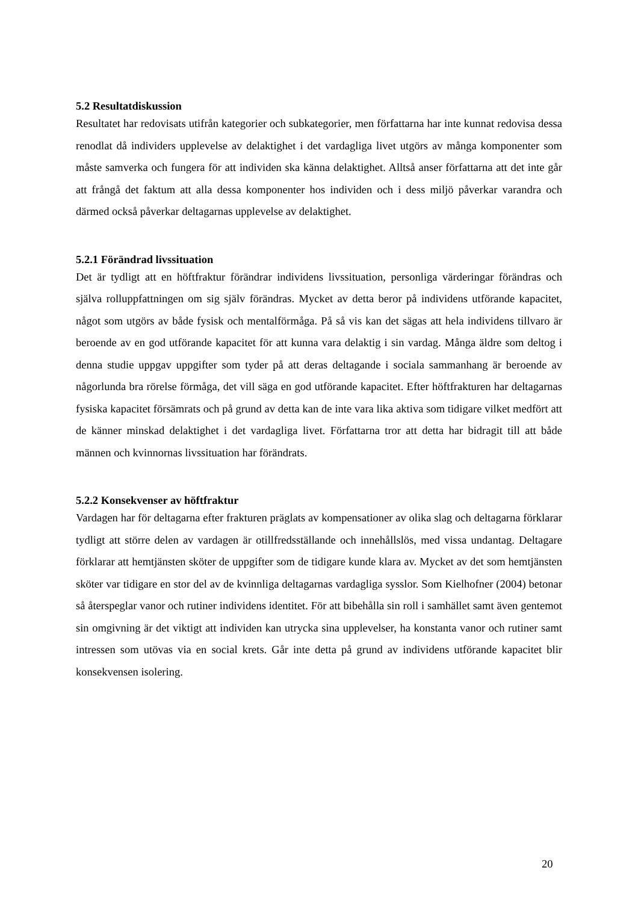5.2 Resultatdiskussion
Resultatet har redovisats utifrån kategorier och subkategorier, men författarna har inte kunnat redovisa dessa renodlat då individers upplevelse av delaktighet i det vardagliga livet utgörs av många komponenter som måste samverka och fungera för att individen ska känna delaktighet. Alltså anser författarna att det inte går att frångå det faktum att alla dessa komponenter hos individen och i dess miljö påverkar varandra och därmed också påverkar deltagarnas upplevelse av delaktighet.
5.2.1 Förändrad livssituation
Det är tydligt att en höftfraktur förändrar individens livssituation, personliga värderingar förändras och själva rolluppfattningen om sig själv förändras. Mycket av detta beror på individens utförande kapacitet, något som utgörs av både fysisk och mentalförmåga. På så vis kan det sägas att hela individens tillvaro är beroende av en god utförande kapacitet för att kunna vara delaktig i sin vardag. Många äldre som deltog i denna studie uppgav uppgifter som tyder på att deras deltagande i sociala sammanhang är beroende av någorlunda bra rörelse förmåga, det vill säga en god utförande kapacitet. Efter höftfrakturen har deltagarnas fysiska kapacitet försämrats och på grund av detta kan de inte vara lika aktiva som tidigare vilket medfört att de känner minskad delaktighet i det vardagliga livet. Författarna tror att detta har bidragit till att både männen och kvinnornas livssituation har förändrats.
5.2.2 Konsekvenser av höftfraktur
Vardagen har för deltagarna efter frakturen präglats av kompensationer av olika slag och deltagarna förklarar tydligt att större delen av vardagen är otillfredsställande och innehållslös, med vissa undantag. Deltagare förklarar att hemtjänsten sköter de uppgifter som de tidigare kunde klara av. Mycket av det som hemtjänsten sköter var tidigare en stor del av de kvinnliga deltagarnas vardagliga sysslor. Som Kielhofner (2004) betonar så återspeglar vanor och rutiner individens identitet. För att bibehålla sin roll i samhället samt även gentemot sin omgivning är det viktigt att individen kan utrycka sina upplevelser, ha konstanta vanor och rutiner samt intressen som utövas via en social krets. Går inte detta på grund av individens utförande kapacitet blir konsekvensen isolering.
20